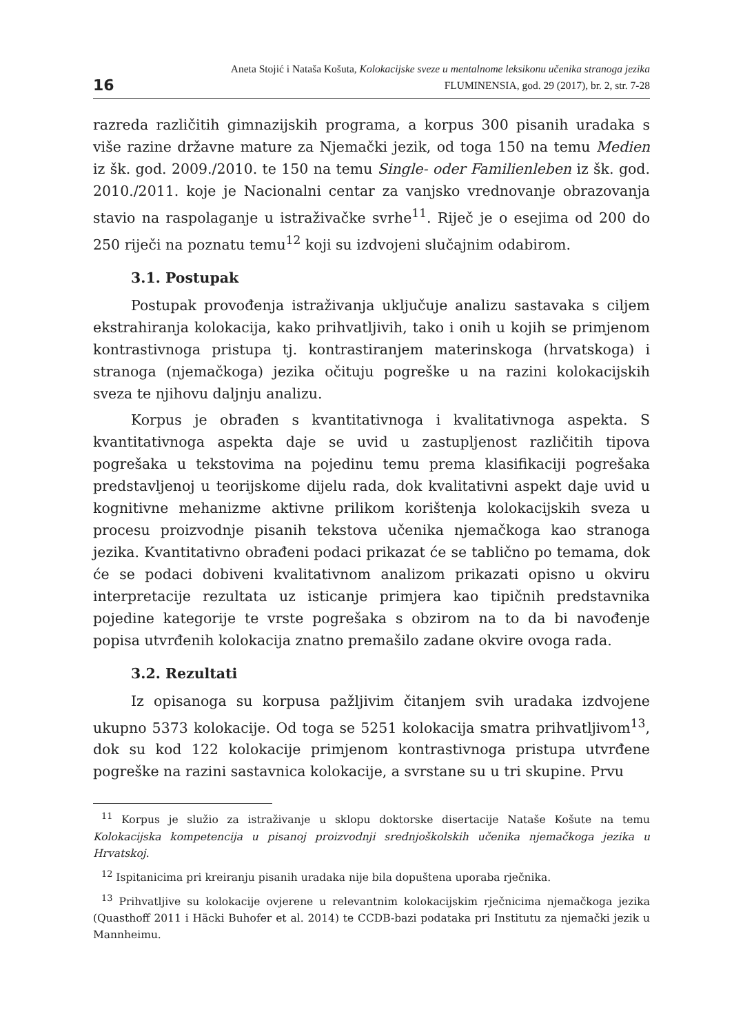16
Aneta Stojić i Nataša Košuta, Kolokacijske sveze u mentalnome leksikonu učenika stranoga jezika
FLUMINENSIA, god. 29 (2017), br. 2, str. 7-28
razreda različitih gimnazijskih programa, a korpus 300 pisanih uradaka s više razine državne mature za Njemački jezik, od toga 150 na temu Medien iz šk. god. 2009./2010. te 150 na temu Single- oder Familienleben iz šk. god. 2010./2011. koje je Nacionalni centar za vanjsko vrednovanje obrazovanja stavio na raspolaganje u istraživačke svrhe<sup>11</sup>. Riječ je o esejima od 200 do 250 riječi na poznatu temu<sup>12</sup> koji su izdvojeni slučajnim odabirom.
3.1. Postupak
Postupak provođenja istraživanja uključuje analizu sastavaka s ciljem ekstrahiranja kolokacija, kako prihvatljivih, tako i onih u kojih se primjenom kontrastivnoga pristupa tj. kontrastiranjem materinskoga (hrvatskoga) i stranoga (njemačkoga) jezika očituju pogreške u na razini kolokacijskih sveza te njihovu daljnju analizu.
Korpus je obrađen s kvantitativnoga i kvalitativnoga aspekta. S kvantitativnoga aspekta daje se uvid u zastupljenost različitih tipova pogrešaka u tekstovima na pojedinu temu prema klasifikaciji pogrešaka predstavljenoj u teorijskome dijelu rada, dok kvalitativni aspekt daje uvid u kognitivne mehanizme aktivne prilikom korištenja kolokacijskih sveza u procesu proizvodnje pisanih tekstova učenika njemačkoga kao stranoga jezika. Kvantitativno obrađeni podaci prikazat će se tablično po temama, dok će se podaci dobiveni kvalitativnom analizom prikazati opisno u okviru interpretacije rezultata uz isticanje primjera kao tipičnih predstavnika pojedine kategorije te vrste pogrešaka s obzirom na to da bi navođenje popisa utvrđenih kolokacija znatno premašilo zadane okvire ovoga rada.
3.2. Rezultati
Iz opisanoga su korpusa pažljivim čitanjem svih uradaka izdvojene ukupno 5373 kolokacije. Od toga se 5251 kolokacija smatra prihvatljivom<sup>13</sup>, dok su kod 122 kolokacije primjenom kontrastivnoga pristupa utvrđene pogreške na razini sastavnica kolokacije, a svrstane su u tri skupine. Prvu
<sup>11</sup> Korpus je služio za istraživanje u sklopu doktorske disertacije Nataše Košute na temu Kolokacijska kompetencija u pisanoj proizvodnji srednjoškolskih učenika njemačkoga jezika u Hrvatskoj.
<sup>12</sup> Ispitanicima pri kreiranju pisanih uradaka nije bila dopuštena uporaba rječnika.
<sup>13</sup> Prihvatljive su kolokacije ovjerene u relevantnim kolokacijskim rječnicima njemačkoga jezika (Quasthoff 2011 i Häcki Buhofer et al. 2014) te CCDB-bazi podataka pri Institutu za njemački jezik u Mannheimu.